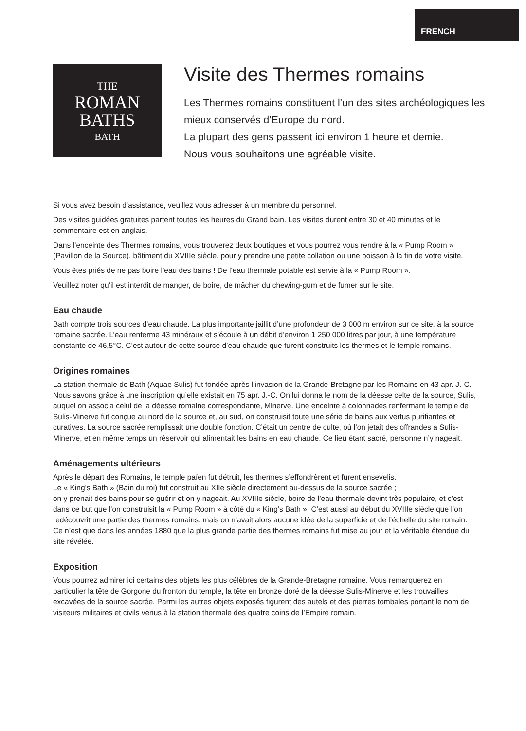FRENCH
THE
ROMAN
BATHS
BATH
Visite des Thermes romains
Les Thermes romains constituent l’un des sites archéologiques les mieux conservés d’Europe du nord.
La plupart des gens passent ici environ 1 heure et demie.
Nous vous souhaitons une agréable visite.
Si vous avez besoin d’assistance, veuillez vous adresser à un membre du personnel.
Des visites guidées gratuites partent toutes les heures du Grand bain. Les visites durent entre 30 et 40 minutes et le commentaire est en anglais.
Dans l’enceinte des Thermes romains, vous trouverez deux boutiques et vous pourrez vous rendre à la « Pump Room » (Pavillon de la Source), bâtiment du XVIIIe siècle, pour y prendre une petite collation ou une boisson à la fin de votre visite.
Vous êtes priés de ne pas boire l’eau des bains ! De l’eau thermale potable est servie à la « Pump Room ».
Veuillez noter qu’il est interdit de manger, de boire, de mâcher du chewing-gum et de fumer sur le site.
Eau chaude
Bath compte trois sources d’eau chaude. La plus importante jaillit d’une profondeur de 3 000 m environ sur ce site, à la source romaine sacrée. L’eau renferme 43 minéraux et s’écoule à un débit d’environ 1 250 000 litres par jour, à une température constante de 46,5°C. C’est autour de cette source d’eau chaude que furent construits les thermes et le temple romains.
Origines romaines
La station thermale de Bath (Aquae Sulis) fut fondée après l’invasion de la Grande-Bretagne par les Romains en 43 apr. J.-C. Nous savons grâce à une inscription qu’elle existait en 75 apr. J.-C. On lui donna le nom de la déesse celte de la source, Sulis, auquel on associa celui de la déesse romaine correspondante, Minerve. Une enceinte à colonnades renfermant le temple de Sulis-Minerve fut conçue au nord de la source et, au sud, on construisit toute une série de bains aux vertus purifiantes et curatives. La source sacrée remplissait une double fonction. C’était un centre de culte, où l’on jetait des offrandes à Sulis-Minerve, et en même temps un réservoir qui alimentait les bains en eau chaude. Ce lieu étant sacré, personne n’y nageait.
Aménagements ultérieurs
Après le départ des Romains, le temple païen fut détruit, les thermes s’effondrèrent et furent ensevelis.
Le « King’s Bath » (Bain du roi) fut construit au XIIe siècle directement au-dessus de la source sacrée ;
on y prenait des bains pour se guérir et on y nageait. Au XVIIIe siècle, boire de l’eau thermale devint très populaire, et c’est dans ce but que l’on construisit la « Pump Room » à côté du « King’s Bath ». C’est aussi au début du XVIIIe siècle que l’on redécouvrit une partie des thermes romains, mais on n’avait alors aucune idée de la superficie et de l’échelle du site romain. Ce n’est que dans les années 1880 que la plus grande partie des thermes romains fut mise au jour et la véritable étendue du site révélée.
Exposition
Vous pourrez admirer ici certains des objets les plus célèbres de la Grande-Bretagne romaine. Vous remarquerez en particulier la tête de Gorgone du fronton du temple, la tête en bronze doré de la déesse Sulis-Minerve et les trouvailles excavées de la source sacrée. Parmi les autres objets exposés figurent des autels et des pierres tombales portant le nom de visiteurs militaires et civils venus à la station thermale des quatre coins de l’Empire romain.